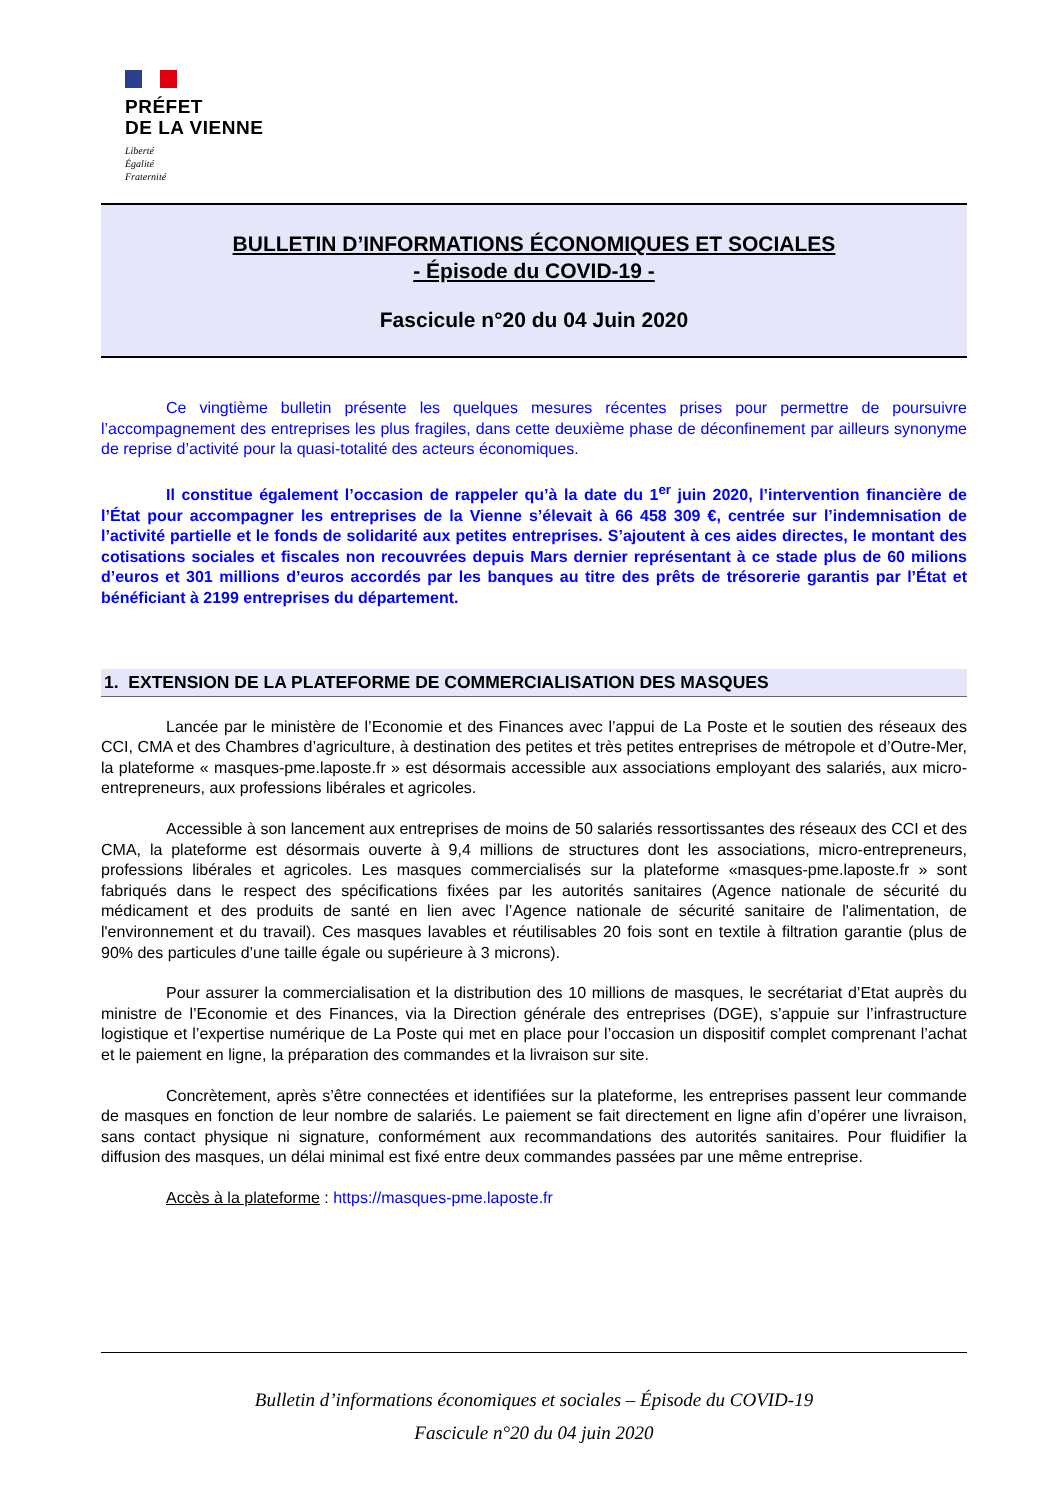PRÉFET
DE LA VIENNE
Liberté
Égalité
Fraternité
BULLETIN D’INFORMATIONS ÉCONOMIQUES ET SOCIALES
- Épisode du COVID-19 -
Fascicule n°20 du 04 Juin 2020
Ce vingtième bulletin présente les quelques mesures récentes prises pour permettre de poursuivre l’accompagnement des entreprises les plus fragiles, dans cette deuxième phase de déconfinement par ailleurs synonyme de reprise d’activité pour la quasi-totalité des acteurs économiques.
Il constitue également l’occasion de rappeler qu’à la date du 1<sup>er</sup> juin 2020, l’intervention financière de l’État pour accompagner les entreprises de la Vienne s’élevait à 66 458 309 €, centrée sur l’indemnisation de l’activité partielle et le fonds de solidarité aux petites entreprises. S’ajoutent à ces aides directes, le montant des cotisations sociales et fiscales non recouvrées depuis Mars dernier représentant à ce stade plus de 60 milions d’euros et 301 millions d’euros accordés par les banques au titre des prêts de trésorerie garantis par l’État et bénéficiant à 2199 entreprises du département.
1. EXTENSION DE LA PLATEFORME DE COMMERCIALISATION DES MASQUES
Lancée par le ministère de l’Economie et des Finances avec l’appui de La Poste et le soutien des réseaux des CCI, CMA et des Chambres d’agriculture, à destination des petites et très petites entreprises de métropole et d’Outre-Mer, la plateforme « masques-pme.laposte.fr » est désormais accessible aux associations employant des salariés, aux micro-entrepreneurs, aux professions libérales et agricoles.
Accessible à son lancement aux entreprises de moins de 50 salariés ressortissantes des réseaux des CCI et des CMA, la plateforme est désormais ouverte à 9,4 millions de structures dont les associations, micro-entrepreneurs, professions libérales et agricoles. Les masques commercialisés sur la plateforme «masques-pme.laposte.fr » sont fabriqués dans le respect des spécifications fixées par les autorités sanitaires (Agence nationale de sécurité du médicament et des produits de santé en lien avec l’Agence nationale de sécurité sanitaire de l'alimentation, de l'environnement et du travail). Ces masques lavables et réutilisables 20 fois sont en textile à filtration garantie (plus de 90% des particules d’une taille égale ou supérieure à 3 microns).
Pour assurer la commercialisation et la distribution des 10 millions de masques, le secrétariat d’Etat auprès du ministre de l’Economie et des Finances, via la Direction générale des entreprises (DGE), s’appuie sur l’infrastructure logistique et l’expertise numérique de La Poste qui met en place pour l’occasion un dispositif complet comprenant l’achat et le paiement en ligne, la préparation des commandes et la livraison sur site.
Concrètement, après s’être connectées et identifiées sur la plateforme, les entreprises passent leur commande de masques en fonction de leur nombre de salariés. Le paiement se fait directement en ligne afin d’opérer une livraison, sans contact physique ni signature, conformément aux recommandations des autorités sanitaires. Pour fluidifier la diffusion des masques, un délai minimal est fixé entre deux commandes passées par une même entreprise.
Accès à la plateforme : https://masques-pme.laposte.fr
Bulletin d’informations économiques et sociales – Épisode du COVID-19
Fascicule n°20 du 04 juin 2020